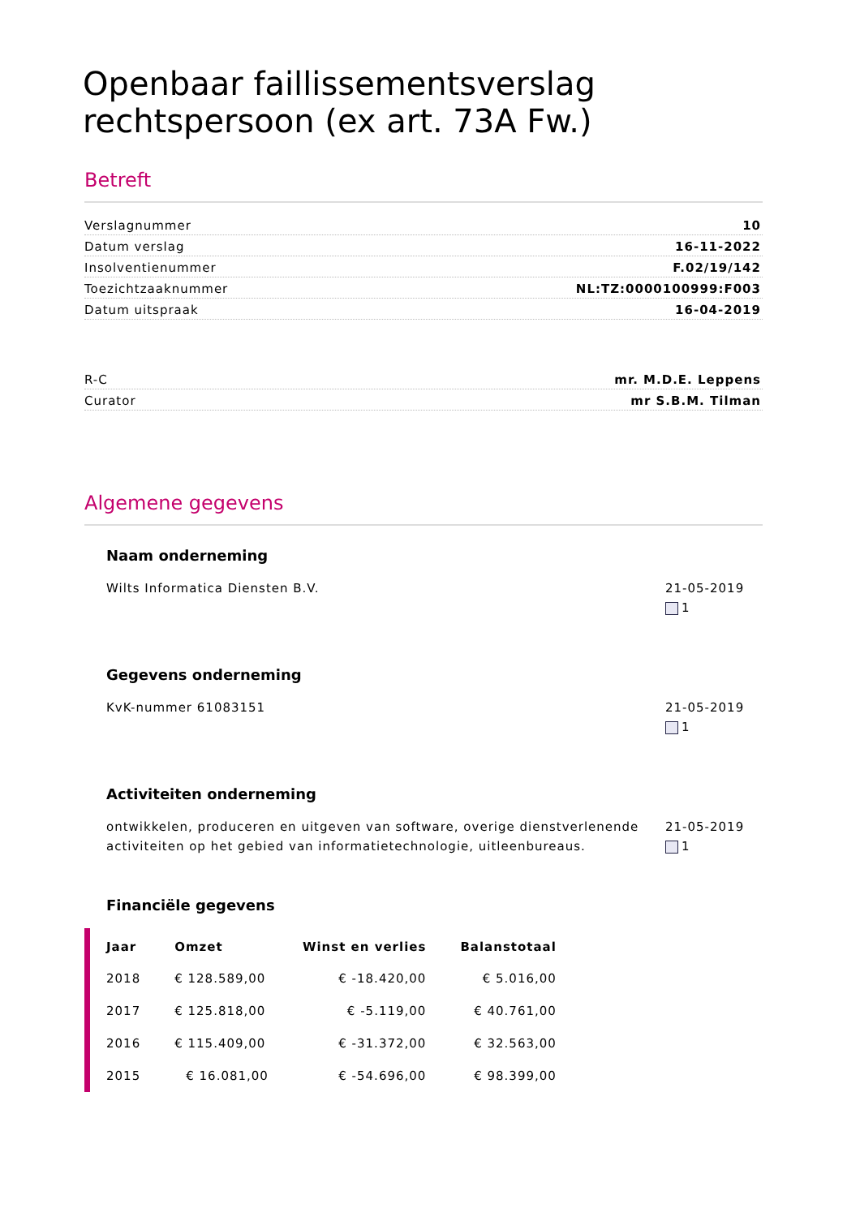Openbaar faillissementsverslag rechtspersoon (ex art. 73A Fw.)
Betreft
Verslagnummer 10
Datum verslag 16-11-2022
Insolventienummer F.02/19/142
Toezichtzaaknummer NL:TZ:0000100999:F003
Datum uitspraak 16-04-2019
R-C mr. M.D.E. Leppens
Curator mr S.B.M. Tilman
Algemene gegevens
Naam onderneming
Wilts Informatica Diensten B.V.
21-05-2019
1
Gegevens onderneming
KvK-nummer 61083151 21-05-2019
1
Activiteiten onderneming
ontwikkelen, produceren en uitgeven van software, overige dienstverlenende activiteiten op het gebied van informatietechnologie, uitleenbureaus.
21-05-2019
1
Financiële gegevens
| Jaar | Omzet | Winst en verlies | Balanstotaal |
| --- | --- | --- | --- |
| 2018 | € 128.589,00 | € -18.420,00 | € 5.016,00 |
| 2017 | € 125.818,00 | € -5.119,00 | € 40.761,00 |
| 2016 | € 115.409,00 | € -31.372,00 | € 32.563,00 |
| 2015 | € 16.081,00 | € -54.696,00 | € 98.399,00 |